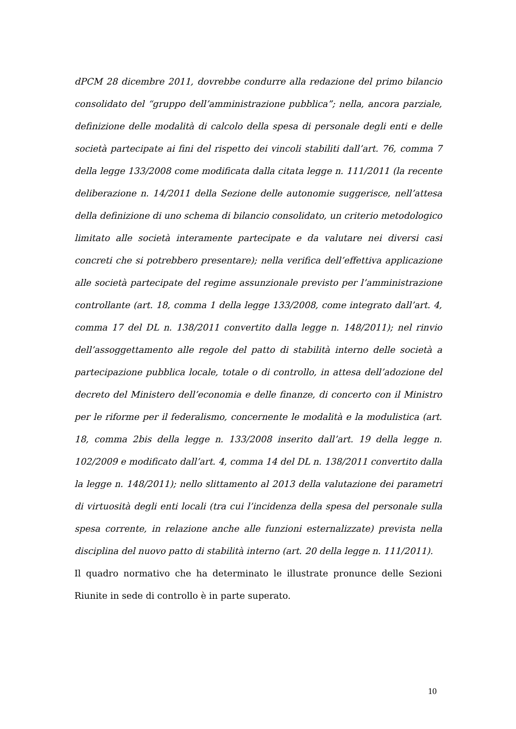dPCM 28 dicembre 2011, dovrebbe condurre alla redazione del primo bilancio consolidato del “gruppo dell’amministrazione pubblica”; nella, ancora parziale, definizione delle modalità di calcolo della spesa di personale degli enti e delle società partecipate ai fini del rispetto dei vincoli stabiliti dall’art. 76, comma 7 della legge 133/2008 come modificata dalla citata legge n. 111/2011 (la recente deliberazione n. 14/2011 della Sezione delle autonomie suggerisce, nell’attesa della definizione di uno schema di bilancio consolidato, un criterio metodologico limitato alle società interamente partecipate e da valutare nei diversi casi concreti che si potrebbero presentare); nella verifica dell’effettiva applicazione alle società partecipate del regime assunzionale previsto per l’amministrazione controllante (art. 18, comma 1 della legge 133/2008, come integrato dall’art. 4, comma 17 del DL n. 138/2011 convertito dalla legge n. 148/2011); nel rinvio dell’assoggettamento alle regole del patto di stabilità interno delle società a partecipazione pubblica locale, totale o di controllo, in attesa dell’adozione del decreto del Ministero dell’economia e delle finanze, di concerto con il Ministro per le riforme per il federalismo, concernente le modalità e la modulistica (art. 18, comma 2bis della legge n. 133/2008 inserito dall’art. 19 della legge n. 102/2009 e modificato dall’art. 4, comma 14 del DL n. 138/2011 convertito dalla la legge n. 148/2011); nello slittamento al 2013 della valutazione dei parametri di virtuosità degli enti locali (tra cui l’incidenza della spesa del personale sulla spesa corrente, in relazione anche alle funzioni esternalizzate) prevista nella disciplina del nuovo patto di stabilità interno (art. 20 della legge n. 111/2011).
Il quadro normativo che ha determinato le illustrate pronunce delle Sezioni Riunite in sede di controllo è in parte superato.
10